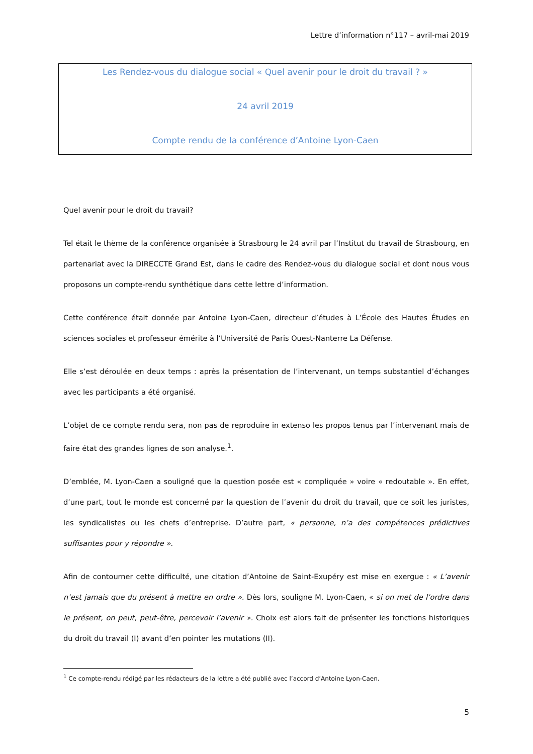Lettre d’information n°117 – avril-mai 2019
Les Rendez-vous du dialogue social « Quel avenir pour le droit du travail ? »
24 avril 2019
Compte rendu de la conférence d’Antoine Lyon-Caen
Quel avenir pour le droit du travail?
Tel était le thème de la conférence organisée à Strasbourg le 24 avril par l’Institut du travail de Strasbourg, en partenariat avec la DIRECCTE Grand Est, dans le cadre des Rendez-vous du dialogue social et dont nous vous proposons un compte-rendu synthétique dans cette lettre d’information.
Cette conférence était donnée par Antoine Lyon-Caen, directeur d’études à L’École des Hautes Études en sciences sociales et professeur émérite à l’Université de Paris Ouest-Nanterre La Défense.
Elle s’est déroulée en deux temps : après la présentation de l’intervenant, un temps substantiel d’échanges avec les participants a été organisé.
L’objet de ce compte rendu sera, non pas de reproduire in extenso les propos tenus par l’intervenant mais de faire état des grandes lignes de son analyse.<sup>1</sup>.
D’emblée, M. Lyon-Caen a souligné que la question posée est « compliquée » voire « redoutable ». En effet, d’une part, tout le monde est concerné par la question de l’avenir du droit du travail, que ce soit les juristes, les syndicalistes ou les chefs d’entreprise. D’autre part, « personne, n’a des compétences prédictives suffisantes pour y répondre ».
Afin de contourner cette difficulté, une citation d’Antoine de Saint-Exupéry est mise en exergue : « L’avenir n’est jamais que du présent à mettre en ordre ». Dès lors, souligne M. Lyon-Caen, « si on met de l’ordre dans le présent, on peut, peut-être, percevoir l’avenir ». Choix est alors fait de présenter les fonctions historiques du droit du travail (I) avant d’en pointer les mutations (II).
<sup>1</sup> Ce compte-rendu rédigé par les rédacteurs de la lettre a été publié avec l’accord d’Antoine Lyon-Caen.
5